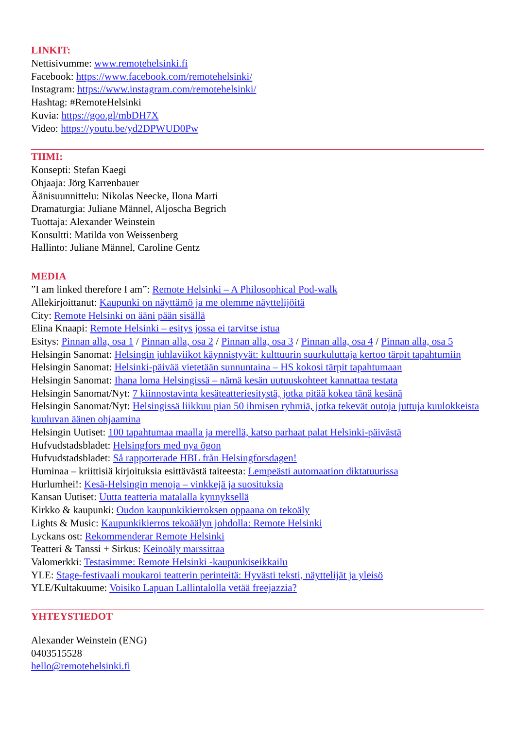LINKIT:
Nettisivumme: www.remotehelsinki.fi
Facebook: https://www.facebook.com/remotehelsinki/
Instagram: https://www.instagram.com/remotehelsinki/
Hashtag: #RemoteHelsinki
Kuvia: https://goo.gl/mbDH7X
Video: https://youtu.be/yd2DPWUD0Pw
TIIMI:
Konsepti: Stefan Kaegi
Ohjaaja: Jörg Karrenbauer
Äänisuunnittelu: Nikolas Neecke, Ilona Marti
Dramaturgia: Juliane Männel, Aljoscha Begrich
Tuottaja: Alexander Weinstein
Konsultti: Matilda von Weissenberg
Hallinto: Juliane Männel, Caroline Gentz
MEDIA
”I am linked therefore I am”: Remote Helsinki – A Philosophical Pod-walk
Allekirjoittanut: Kaupunki on näyttämö ja me olemme näyttelijöitä
City: Remote Helsinki on ääni pään sisällä
Elina Knaapi: Remote Helsinki – esitys jossa ei tarvitse istua
Esitys: Pinnan alla, osa 1 / Pinnan alla, osa 2 / Pinnan alla, osa 3 / Pinnan alla, osa 4 / Pinnan alla, osa 5
Helsingin Sanomat: Helsingin juhlaviikot käynnistyvät: kulttuurin suurkuluttaja kertoo tärpit tapahtumiin
Helsingin Sanomat: Helsinki-päivää vietetään sunnuntaina – HS kokosi tärpit tapahtumaan
Helsingin Sanomat: Ihana loma Helsingissä – nämä kesän uutuuskohteet kannattaa testata
Helsingin Sanomat/Nyt: 7 kiinnostavinta kesäteatteriesitystä, jotka pitää kokea tänä kesänä
Helsingin Sanomat/Nyt: Helsingissä liikkuu pian 50 ihmisen ryhmiä, jotka tekevät outoja juttuja kuulokkeista kuuluvan äänen ohjaamina
Helsingin Uutiset: 100 tapahtumaa maalla ja merellä, katso parhaat palat Helsinki-päivästä
Hufvudstadsbladet: Helsingfors med nya ögon
Hufvudstadsbladet: Så rapporterade HBL från Helsingforsdagen!
Huminaa – kriittisiä kirjoituksia esittävästä taiteesta: Lempeästi automaation diktatuurissa
Hurlumhei!: Kesä-Helsingin menoja – vinkkejä ja suosituksia
Kansan Uutiset: Uutta teatteria matalalla kynnyksellä
Kirkko & kaupunki: Oudon kaupunkikierroksen oppaana on tekoäly
Lights & Music: Kaupunkikierros tekoäälyn johdolla: Remote Helsinki
Lyckans ost: Rekommenderar Remote Helsinki
Teatteri & Tanssi + Sirkus: Keinoäly marssittaa
Valomerkki: Testasimme: Remote Helsinki -kaupunkiseikkailu
YLE: Stage-festivaali moukaroi teatterin perinteitä: Hyvästi teksti, näyttelijät ja yleisö
YLE/Kultakuume: Voisiko Lapuan Lallintalolla vetää freejazzia?
YHTEYSTIEDOT
Alexander Weinstein (ENG)
0403515528
hello@remotehelsinki.fi